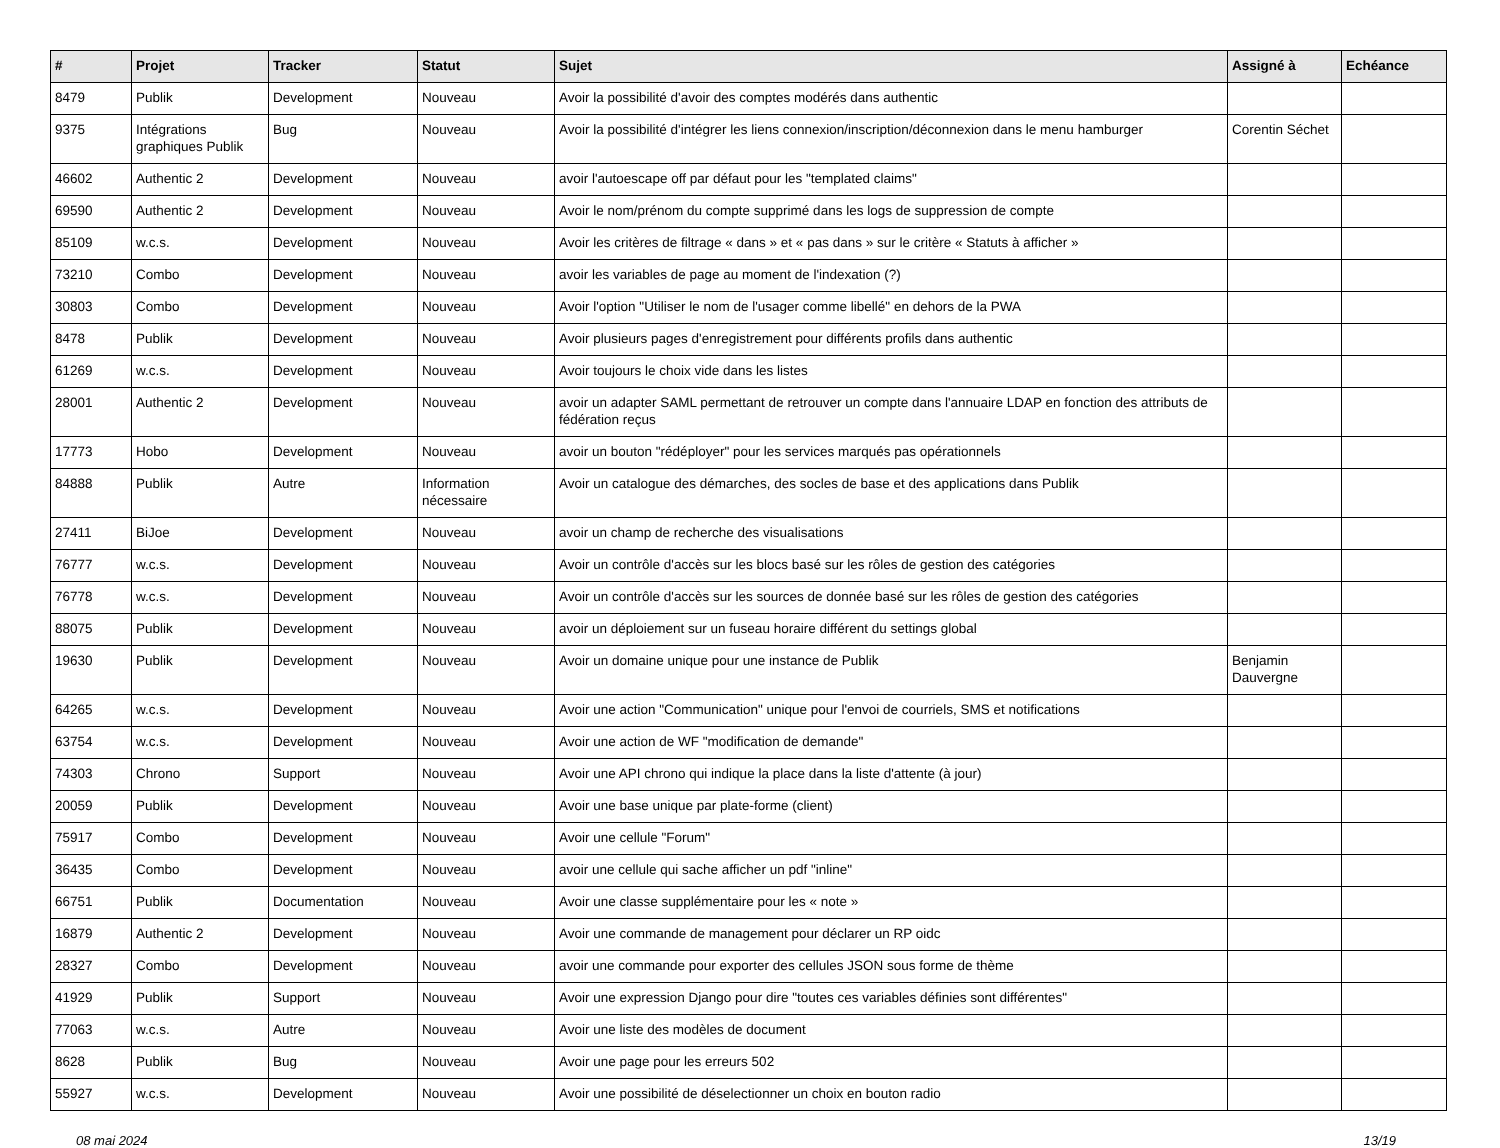| # | Projet | Tracker | Statut | Sujet | Assigné à | Echéance |
| --- | --- | --- | --- | --- | --- | --- |
| 8479 | Publik | Development | Nouveau | Avoir la possibilité d'avoir des comptes modérés dans authentic | | |
| 9375 | Intégrations graphiques Publik | Bug | Nouveau | Avoir la possibilité d'intégrer les liens connexion/inscription/déconnexion dans le menu hamburger | Corentin Séchet | |
| 46602 | Authentic 2 | Development | Nouveau | avoir l'autoescape off par défaut pour les "templated claims" | | |
| 69590 | Authentic 2 | Development | Nouveau | Avoir le nom/prénom du compte supprimé dans les logs de suppression de compte | | |
| 85109 | w.c.s. | Development | Nouveau | Avoir les critères de filtrage « dans » et « pas dans » sur le critère « Statuts à afficher » | | |
| 73210 | Combo | Development | Nouveau | avoir les variables de page au moment de l'indexation (?) | | |
| 30803 | Combo | Development | Nouveau | Avoir l'option "Utiliser le nom de l'usager comme libellé" en dehors de la PWA | | |
| 8478 | Publik | Development | Nouveau | Avoir plusieurs pages d'enregistrement pour différents profils dans authentic | | |
| 61269 | w.c.s. | Development | Nouveau | Avoir toujours le choix vide dans les listes | | |
| 28001 | Authentic 2 | Development | Nouveau | avoir un adapter SAML permettant de retrouver un compte dans l'annuaire LDAP en fonction des attributs de fédération reçus | | |
| 17773 | Hobo | Development | Nouveau | avoir un bouton "rédéployer" pour les services marqués pas opérationnels | | |
| 84888 | Publik | Autre | Information nécessaire | Avoir un catalogue des démarches, des socles de base et des applications dans Publik | | |
| 27411 | BiJoe | Development | Nouveau | avoir un champ de recherche des visualisations | | |
| 76777 | w.c.s. | Development | Nouveau | Avoir un contrôle d'accès sur les blocs basé sur les rôles de gestion des catégories | | |
| 76778 | w.c.s. | Development | Nouveau | Avoir un contrôle d'accès sur les sources de donnée basé sur les rôles de gestion des catégories | | |
| 88075 | Publik | Development | Nouveau | avoir un déploiement sur un fuseau horaire différent du settings global | | |
| 19630 | Publik | Development | Nouveau | Avoir un domaine unique pour une instance de Publik | Benjamin Dauvergne | |
| 64265 | w.c.s. | Development | Nouveau | Avoir une action "Communication" unique pour l'envoi de courriels, SMS et notifications | | |
| 63754 | w.c.s. | Development | Nouveau | Avoir une action de WF "modification de demande" | | |
| 74303 | Chrono | Support | Nouveau | Avoir une API chrono qui indique la place dans la liste d'attente (à jour) | | |
| 20059 | Publik | Development | Nouveau | Avoir une base unique par plate-forme (client) | | |
| 75917 | Combo | Development | Nouveau | Avoir une cellule "Forum" | | |
| 36435 | Combo | Development | Nouveau | avoir une cellule qui sache afficher un pdf "inline" | | |
| 66751 | Publik | Documentation | Nouveau | Avoir une classe supplémentaire pour les « note » | | |
| 16879 | Authentic 2 | Development | Nouveau | Avoir une commande de management pour déclarer un RP oidc | | |
| 28327 | Combo | Development | Nouveau | avoir une commande pour exporter des cellules JSON sous forme de thème | | |
| 41929 | Publik | Support | Nouveau | Avoir une expression Django pour dire "toutes ces variables définies sont différentes" | | |
| 77063 | w.c.s. | Autre | Nouveau | Avoir une liste des modèles de document | | |
| 8628 | Publik | Bug | Nouveau | Avoir une page pour les erreurs 502 | | |
| 55927 | w.c.s. | Development | Nouveau | Avoir une possibilité de déselectionner un choix en bouton radio | | |
08 mai 2024 13/19